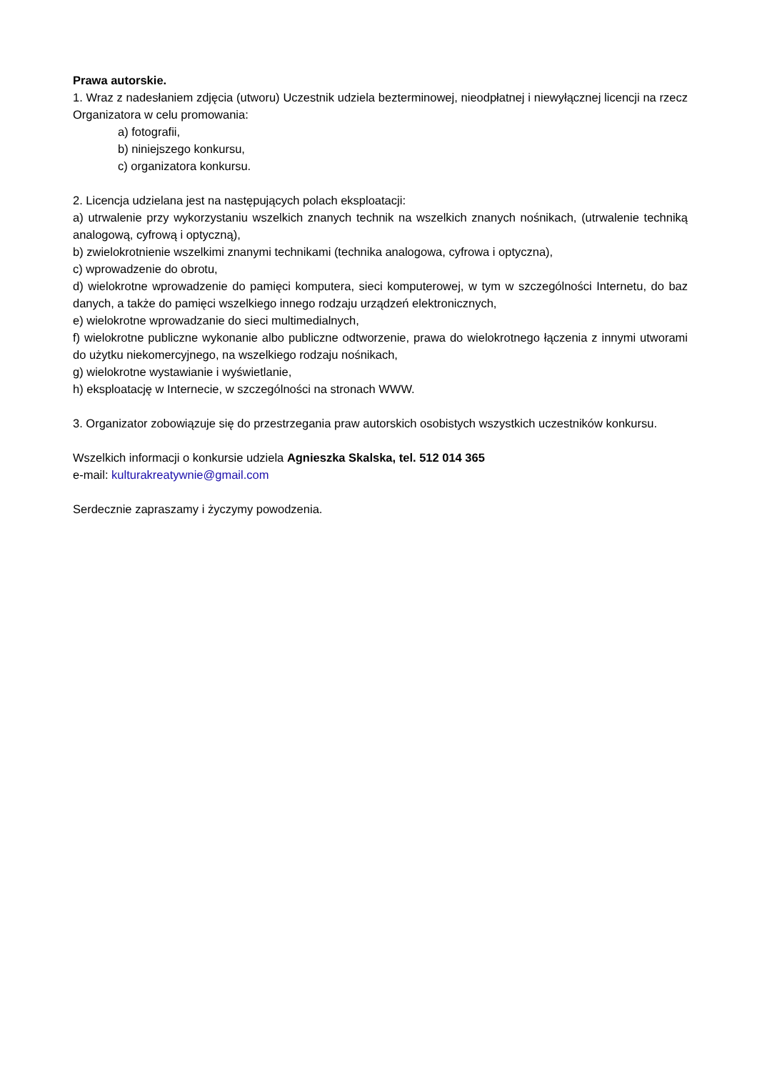Prawa autorskie.
1. Wraz z nadesłaniem zdjęcia (utworu) Uczestnik udziela bezterminowej, nieodpłatnej i niewyłącznej licencji na rzecz Organizatora w celu promowania:
a) fotografii,
b) niniejszego konkursu,
c) organizatora konkursu.
2. Licencja udzielana jest na następujących polach eksploatacji:
a) utrwalenie przy wykorzystaniu wszelkich znanych technik na wszelkich znanych nośnikach, (utrwalenie techniką analogową, cyfrową i optyczną),
b) zwielokrotnienie wszelkimi znanymi technikami (technika analogowa, cyfrowa i optyczna),
c) wprowadzenie do obrotu,
d) wielokrotne wprowadzenie do pamięci komputera, sieci komputerowej, w tym w szczególności Internetu, do baz danych, a także do pamięci wszelkiego innego rodzaju urządzeń elektronicznych,
e) wielokrotne wprowadzanie do sieci multimedialnych,
f) wielokrotne publiczne wykonanie albo publiczne odtworzenie, prawa do wielokrotnego łączenia z innymi utworami do użytku niekomercyjnego, na wszelkiego rodzaju nośnikach,
g) wielokrotne wystawianie i wyświetlanie,
h) eksploatację w Internecie, w szczególności na stronach WWW.
3. Organizator zobowiązuje się do przestrzegania praw autorskich osobistych wszystkich uczestników konkursu.
Wszelkich informacji o konkursie udziela Agnieszka Skalska, tel. 512 014 365
e-mail: kulturakreatywnie@gmail.com
Serdecznie zapraszamy i życzymy powodzenia.